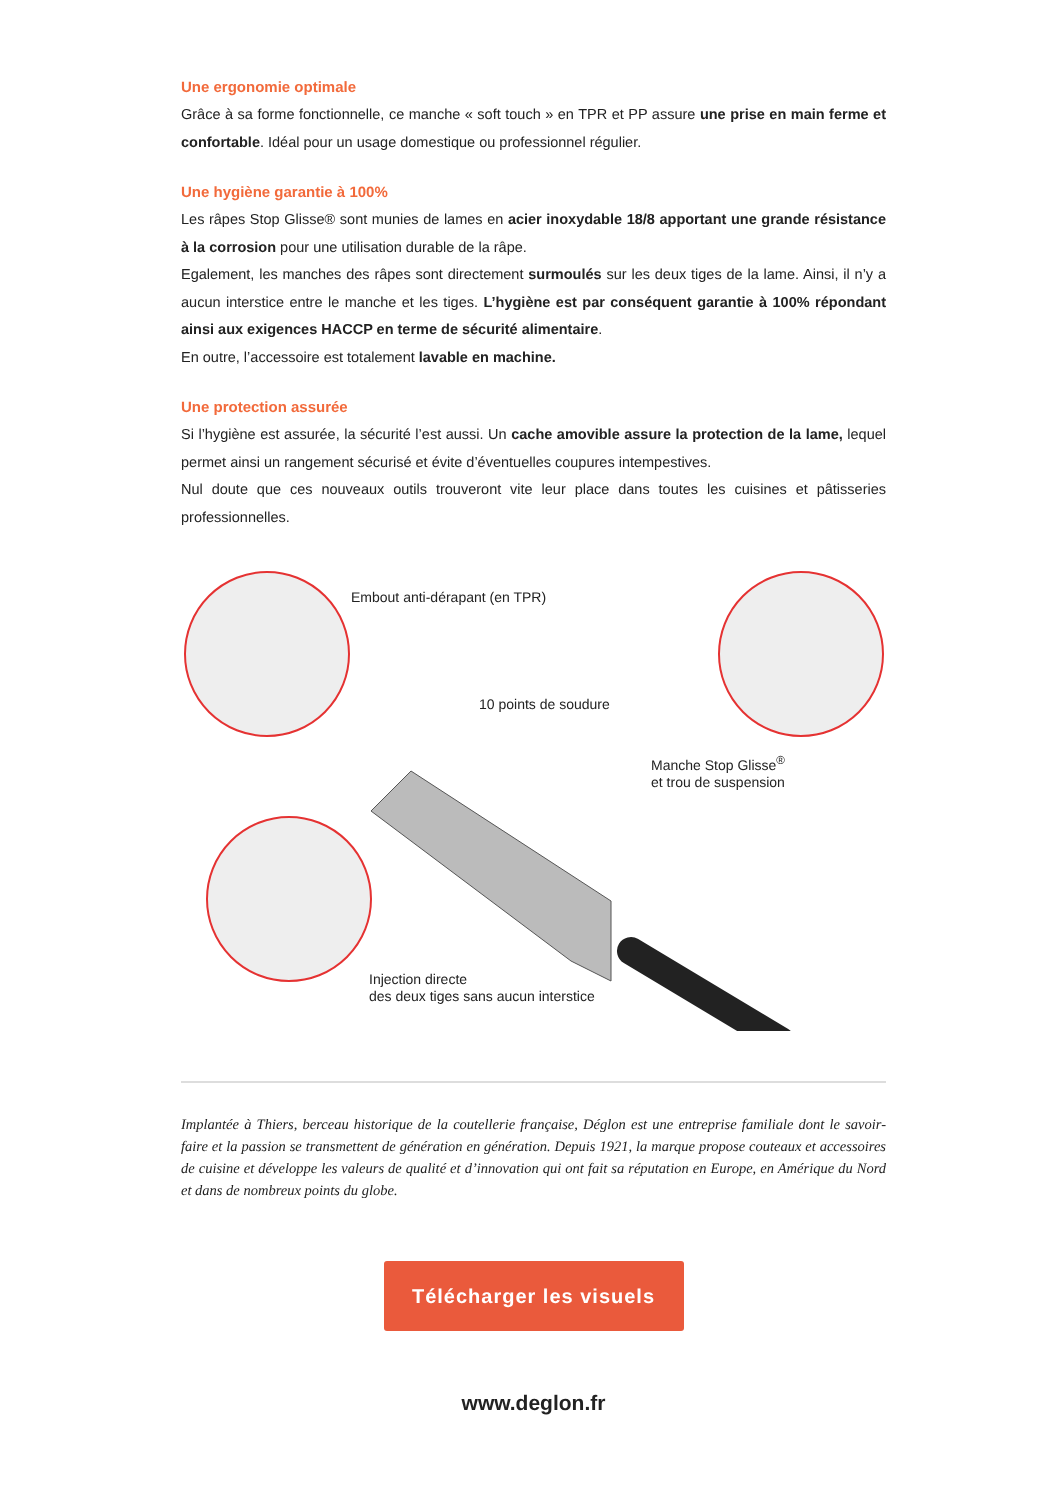Une ergonomie optimale
Grâce à sa forme fonctionnelle, ce manche « soft touch » en TPR et PP assure une prise en main ferme et confortable. Idéal pour un usage domestique ou professionnel régulier.
Une hygiène garantie à 100%
Les râpes Stop Glisse® sont munies de lames en acier inoxydable 18/8 apportant une grande résistance à la corrosion pour une utilisation durable de la râpe.
Egalement, les manches des râpes sont directement surmoulés sur les deux tiges de la lame. Ainsi, il n’y a aucun interstice entre le manche et les tiges. L’hygiène est par conséquent garantie à 100% répondant ainsi aux exigences HACCP en terme de sécurité alimentaire.
En outre, l’accessoire est totalement lavable en machine.
Une protection assurée
Si l’hygiène est assurée, la sécurité l’est aussi. Un cache amovible assure la protection de la lame, lequel permet ainsi un rangement sécurisé et évite d’éventuelles coupures intempestives.
Nul doute que ces nouveaux outils trouveront vite leur place dans toutes les cuisines et pâtisseries professionnelles.
Embout anti-dérapant (en TPR)
10 points de soudure
Manche Stop Glisse<sup>®</sup>
et trou de suspension
Injection directe
des deux tiges sans aucun interstice
Implantée à Thiers, berceau historique de la coutellerie française, Déglon est une entreprise familiale dont le savoir-faire et la passion se transmettent de génération en génération. Depuis 1921, la marque propose couteaux et accessoires de cuisine et développe les valeurs de qualité et d’innovation qui ont fait sa réputation en Europe, en Amérique du Nord et dans de nombreux points du globe.
Télécharger les visuels
www.deglon.fr